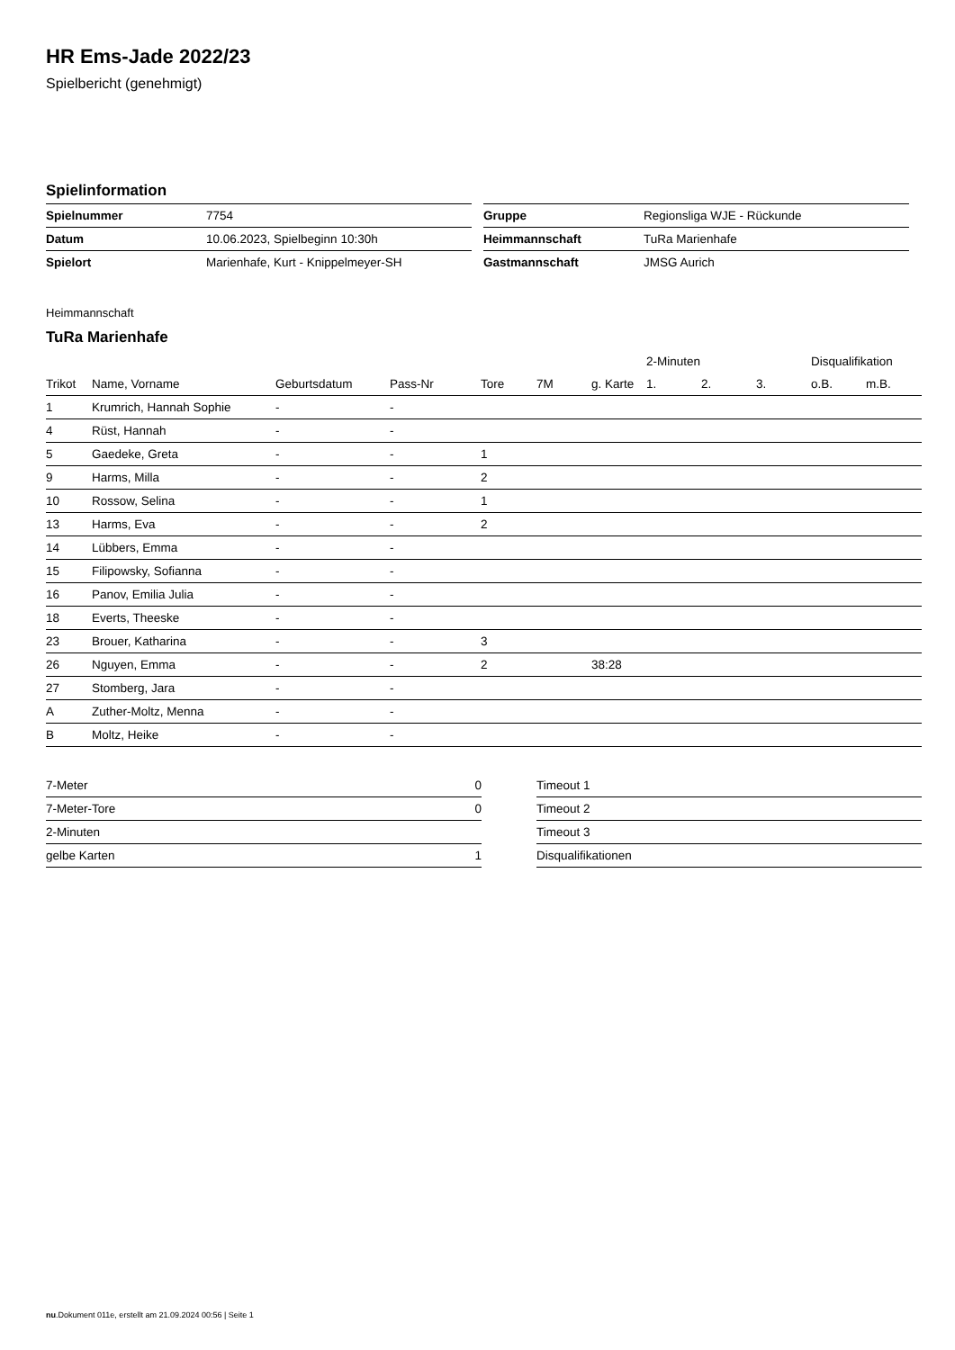HR Ems-Jade 2022/23
Spielbericht (genehmigt)
Spielinformation
| Spielnummer | 7754 |
| Datum | 10.06.2023, Spielbeginn 10:30h |
| Spielort | Marienhafe, Kurt - Knippelmeyer-SH |
| Gruppe | Regionsliga WJE - Rückunde |
| Heimmannschaft | TuRa Marienhafe |
| Gastmannschaft | JMSG Aurich |
Heimmannschaft
TuRa Marienhafe
| | | | | | | | 2-Minuten | | | Disqualifikation | |
| --- | --- | --- | --- | --- | --- | --- | --- | --- | --- | --- | --- |
| Trikot | Name, Vorname | Geburtsdatum | Pass-Nr | Tore | 7M | g. Karte | 1. | 2. | 3. | o.B. | m.B. |
| 1 | Krumrich, Hannah Sophie | - | - | | | | | | | | |
| 4 | Rüst, Hannah | - | - | | | | | | | | |
| 5 | Gaedeke, Greta | - | - | 1 | | | | | | | |
| 9 | Harms, Milla | - | - | 2 | | | | | | | |
| 10 | Rossow, Selina | - | - | 1 | | | | | | | |
| 13 | Harms, Eva | - | - | 2 | | | | | | | |
| 14 | Lübbers, Emma | - | - | | | | | | | | |
| 15 | Filipowsky, Sofianna | - | - | | | | | | | | |
| 16 | Panov, Emilia Julia | - | - | | | | | | | | |
| 18 | Everts, Theeske | - | - | | | | | | | | |
| 23 | Brouer, Katharina | - | - | 3 | | | | | | | |
| 26 | Nguyen, Emma | - | - | 2 | | 38:28 | | | | | |
| 27 | Stomberg, Jara | - | - | | | | | | | | |
| A | Zuther-Moltz, Menna | - | - | | | | | | | | |
| B | Moltz, Heike | - | - | | | | | | | | |
| 7-Meter | 0 |
| 7-Meter-Tore | 0 |
| 2-Minuten | |
| gelbe Karten | 1 |
| Timeout 1 |
| Timeout 2 |
| Timeout 3 |
| Disqualifikationen |
nu.Dokument 011e, erstellt am 21.09.2024 00:56 | Seite 1